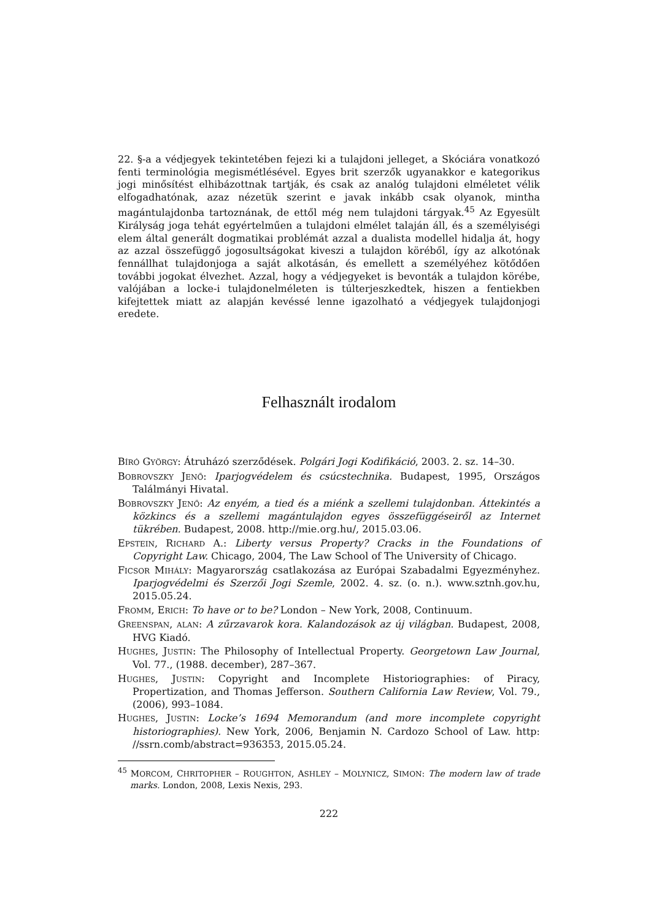22. §-a a védjegyek tekintetében fejezi ki a tulajdoni jelleget, a Skóciára vonatkozó fenti terminológia megismétlésével. Egyes brit szerzők ugyanakkor e kategorikus jogi minősítést elhibázottnak tartják, és csak az analóg tulajdoni elméletet vélik elfogadhatónak, azaz nézetük szerint e javak inkább csak olyanok, mintha magántulajdonba tartoznának, de ettől még nem tulajdoni tárgyak.<sup>45</sup> Az Egyesült Királyság joga tehát egyértelműen a tulajdoni elmélet talaján áll, és a személyiségi elem által generált dogmatikai problémát azzal a dualista modellel hidalja át, hogy az azzal összefüggő jogosultságokat kiveszi a tulajdon köréből, így az alkotónak fennállhat tulajdonjoga a saját alkotásán, és emellett a személyéhez kötődően további jogokat élvezhet. Azzal, hogy a védjegyeket is bevonták a tulajdon körébe, valójában a locke-i tulajdonelméleten is túlterjeszkedtek, hiszen a fentiekben kifejtettek miatt az alapján kevéssé lenne igazolható a védjegyek tulajdonjogi eredete.
Felhasznált irodalom
BÍRÓ GYÖRGY: Átruházó szerződések. Polgári Jogi Kodifikáció, 2003. 2. sz. 14–30.
BOBROVSZKY JENŐ: Iparjogvédelem és csúcstechnika. Budapest, 1995, Országos Találmányi Hivatal.
BOBROVSZKY JENŐ: Az enyém, a tied és a miénk a szellemi tulajdonban. Áttekintés a közkincs és a szellemi magántulajdon egyes összefüggéseiről az Internet tükrében. Budapest, 2008. http://mie.org.hu/, 2015.03.06.
EPSTEIN, RICHARD A.: Liberty versus Property? Cracks in the Foundations of Copyright Law. Chicago, 2004, The Law School of The University of Chicago.
FICSOR MIHÁLY: Magyarország csatlakozása az Európai Szabadalmi Egyezményhez. Iparjogvédelmi és Szerzői Jogi Szemle, 2002. 4. sz. (o. n.). www.sztnh.gov.hu, 2015.05.24.
FROMM, ERICH: To have or to be? London – New York, 2008, Continuum.
GREENSPAN, ALAN: A zűrzavarok kora. Kalandozások az új világban. Budapest, 2008, HVG Kiadó.
HUGHES, JUSTIN: The Philosophy of Intellectual Property. Georgetown Law Journal, Vol. 77., (1988. december), 287–367.
HUGHES, JUSTIN: Copyright and Incomplete Historiographies: of Piracy, Propertization, and Thomas Jefferson. Southern California Law Review, Vol. 79., (2006), 993–1084.
HUGHES, JUSTIN: Locke’s 1694 Memorandum (and more incomplete copyright historiographies). New York, 2006, Benjamin N. Cardozo School of Law. http: //ssrn.comb/abstract=936353, 2015.05.24.
<sup>45</sup> MORCOM, CHRITOPHER – ROUGHTON, ASHLEY – MOLYNICZ, SIMON: The modern law of trade marks. London, 2008, Lexis Nexis, 293.
222